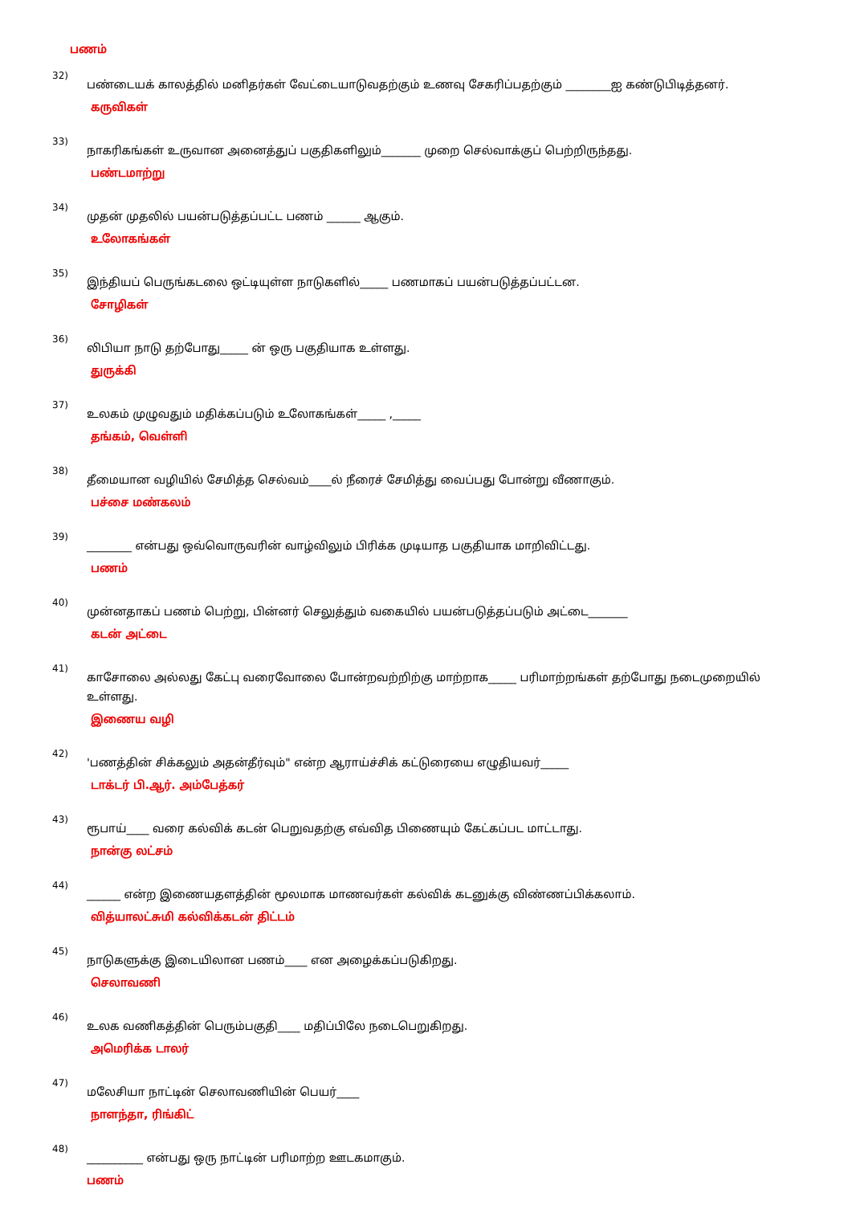பணம்
32) பண்டையக் காலத்தில் மனிதர்கள் வேட்டையாடுவதற்கும் உணவு சேகரிப்பதற்கும் ________ஐ கண்டுபிடித்தனர்.
கருவிகள்
33) நாகரிகங்கள் உருவான அனைத்துப் பகுதிகளிலும்_______ முறை செல்வாக்குப் பெற்றிருந்தது.
பண்டமாற்று
34) முதன் முதலில் பயன்படுத்தப்பட்ட பணம் ______ ஆகும்.
உலோகங்கள்
35) இந்தியப் பெருங்கடலை ஒட்டியுள்ள நாடுகளில்_____ பணமாகப் பயன்படுத்தப்பட்டன.
சோழிகள்
36) லிபியா நாடு தற்போது_____ ன் ஒரு பகுதியாக உள்ளது.
துருக்கி
37) உலகம் முழுவதும் மதிக்கப்படும் உலோகங்கள்_____ ,_____
தங்கம், வெள்ளி
38) தீமையான வழியில் சேமித்த செல்வம்____ல் நீரைச் சேமித்து வைப்பது போன்று வீணாகும்.
பச்சை மண்கலம்
39) ________ என்பது ஒவ்வொருவரின் வாழ்விலும் பிரிக்க முடியாத பகுதியாக மாறிவிட்டது.
பணம்
40) முன்னதாகப் பணம் பெற்று, பின்னர் செலுத்தும் வகையில் பயன்படுத்தப்படும் அட்டை_______
கடன் அட்டை
41) காசோலை அல்லது கேட்பு வரைவோலை போன்றவற்றிற்கு மாற்றாக_____ பரிமாற்றங்கள் தற்போது நடைமுறையில் உள்ளது.
இணைய வழி
42) 'பணத்தின் சிக்கலும் அதன்தீர்வும்" என்ற ஆராய்ச்சிக் கட்டுரையை எழுதியவர்_____
டாக்டர் பி.ஆர். அம்பேத்கர்
43) ரூபாய்____ வரை கல்விக் கடன் பெறுவதற்கு எவ்வித பிணையும் கேட்கப்பட மாட்டாது.
நான்கு லட்சம்
44) ______ என்ற இணையதளத்தின் மூலமாக மாணவர்கள் கல்விக் கடனுக்கு விண்ணப்பிக்கலாம்.
வித்யாலட்சுமி கல்விக்கடன் திட்டம்
45) நாடுகளுக்கு இடையிலான பணம்____ என அழைக்கப்படுகிறது.
செலாவணி
46) உலக வணிகத்தின் பெரும்பகுதி____ மதிப்பிலே நடைபெறுகிறது.
அமெரிக்க டாலர்
47) மலேசியா நாட்டின் செலாவணியின் பெயர்____
நாளந்தா, ரிங்கிட்
48) __________ என்பது ஒரு நாட்டின் பரிமாற்ற ஊடகமாகும்.
பணம்